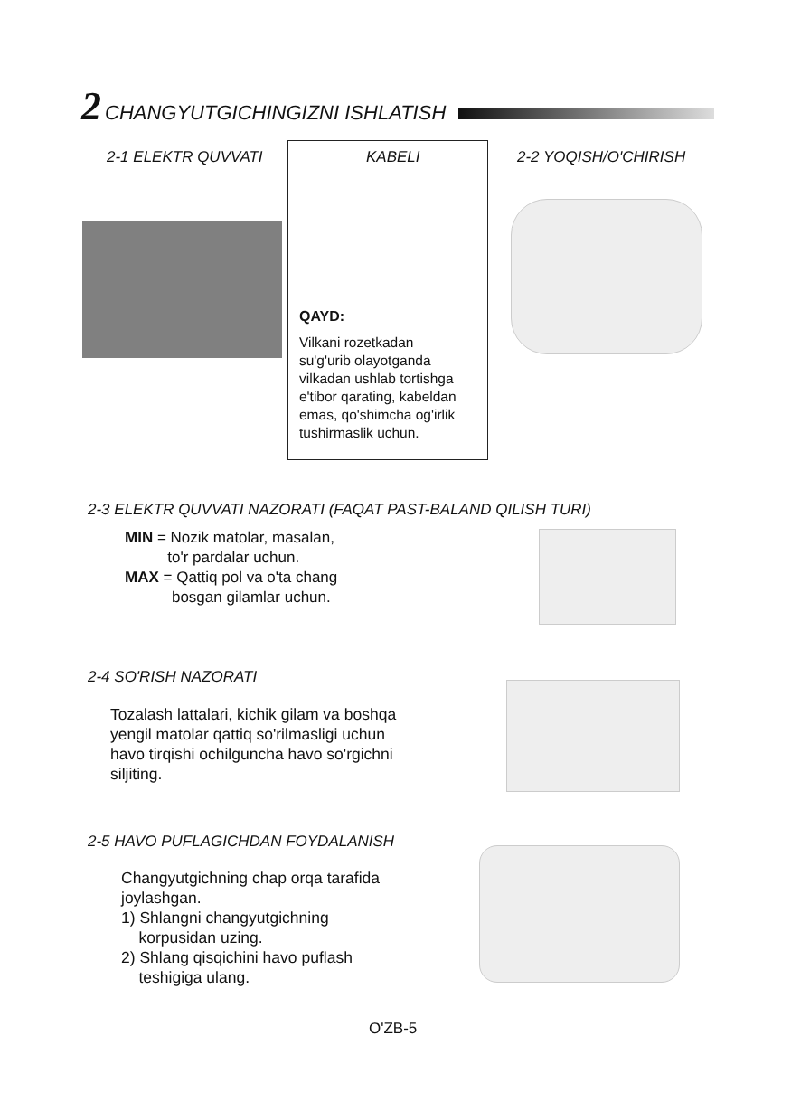2 CHANGYUTGICHINGIZNI ISHLATISH
2-1 ELEKTR QUVVATI
KABELI
QAYD:
Vilkani rozetkadan
su'g'urib olayotganda
vilkadan ushlab tortishga
e'tibor qarating, kabeldan
emas, qo'shimcha og'irlik
tushirmaslik uchun.
2-2 YOQISH/O'CHIRISH
2-3 ELEKTR QUVVATI NAZORATI (FAQAT PAST-BALAND QILISH TURI)
MIN = Nozik matolar, masalan,
to'r pardalar uchun.
MAX = Qattiq pol va o'ta chang
bosgan gilamlar uchun.
2-4 SO'RISH NAZORATI
Tozalash lattalari, kichik gilam va boshqa
yengil matolar qattiq so'rilmasligi uchun
havo tirqishi ochilguncha havo so'rgichni
siljiting.
2-5 HAVO PUFLAGICHDAN FOYDALANISH
Changyutgichning chap orqa tarafida
joylashgan.
1) Shlangni changyutgichning
korpusidan uzing.
2) Shlang qisqichini havo puflash
teshigiga ulang.
O'ZB-5